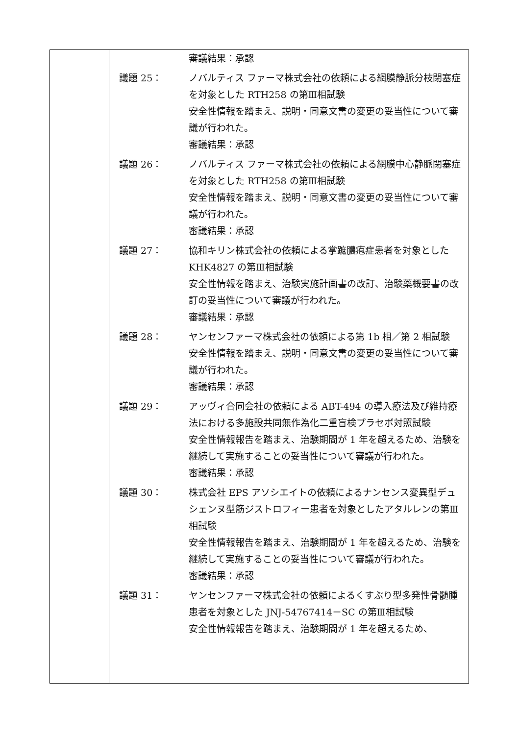| | 審議結果：承認 議題 25： ノバルティス ファーマ株式会社の依頼による網膜静脈分枝閉塞症を対象とした RTH258 の第Ⅲ相試験 安全性情報を踏まえ、説明・同意文書の変更の妥当性について審議が行われた。 審議結果：承認 議題 26： ノバルティス ファーマ株式会社の依頼による網膜中心静脈閉塞症を対象とした RTH258 の第Ⅲ相試験 安全性情報を踏まえ、説明・同意文書の変更の妥当性について審議が行われた。 審議結果：承認 議題 27： 協和キリン株式会社の依頼による掌蹠膿疱症患者を対象とした KHK4827 の第Ⅲ相試験 安全性情報を踏まえ、治験実施計画書の改訂、治験薬概要書の改訂の妥当性について審議が行われた。 審議結果：承認 議題 28： ヤンセンファーマ株式会社の依頼による第 1b 相／第 2 相試験 安全性情報を踏まえ、説明・同意文書の変更の妥当性について審議が行われた。 審議結果：承認 議題 29： アッヴィ合同会社の依頼による ABT-494 の導入療法及び維持療法における多施設共同無作為化二重盲検プラセボ対照試験 安全性情報報告を踏まえ、治験期間が 1 年を超えるため、治験を継続して実施することの妥当性について審議が行われた。 審議結果：承認 議題 30： 株式会社 EPS アソシエイトの依頼によるナンセンス変異型デュシェンヌ型筋ジストロフィー患者を対象としたアタルレンの第Ⅲ相試験 安全性情報報告を踏まえ、治験期間が 1 年を超えるため、治験を継続して実施することの妥当性について審議が行われた。 審議結果：承認 議題 31： ヤンセンファーマ株式会社の依頼によるくすぶり型多発性骨髄腫患者を対象とした JNJ-54767414－SC の第Ⅲ相試験 安全性情報報告を踏まえ、治験期間が 1 年を超えるため、 |